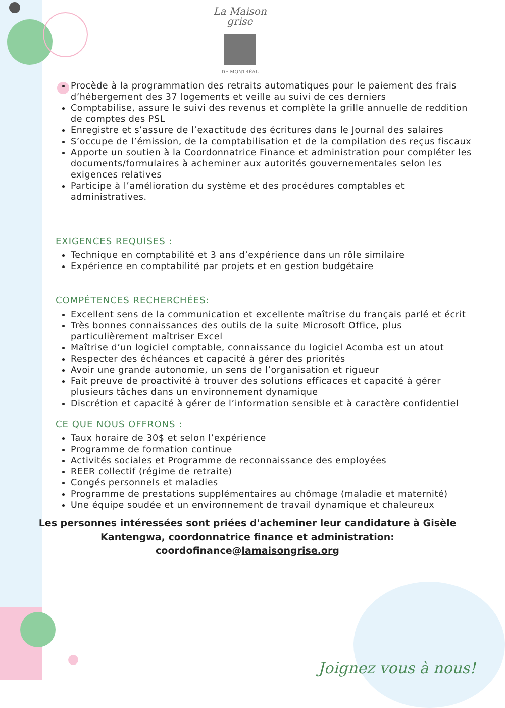La Maison
grise
DE MONTRÉAL
Procède à la programmation des retraits automatiques pour le paiement des frais d’hébergement des 37 logements et veille au suivi de ces derniers
Comptabilise, assure le suivi des revenus et complète la grille annuelle de reddition de comptes des PSL
Enregistre et s’assure de l’exactitude des écritures dans le Journal des salaires
S’occupe de l’émission, de la comptabilisation et de la compilation des reçus fiscaux
Apporte un soutien à la Coordonnatrice Finance et administration pour compléter les documents/formulaires à acheminer aux autorités gouvernementales selon les exigences relatives
Participe à l’amélioration du système et des procédures comptables et administratives.
EXIGENCES REQUISES :
Technique en comptabilité et 3 ans d’expérience dans un rôle similaire
Expérience en comptabilité par projets et en gestion budgétaire
COMPÉTENCES RECHERCHÉES:
Excellent sens de la communication et excellente maîtrise du français parlé et écrit
Très bonnes connaissances des outils de la suite Microsoft Office, plus particulièrement maîtriser Excel
Maîtrise d’un logiciel comptable, connaissance du logiciel Acomba est un atout
Respecter des échéances et capacité à gérer des priorités
Avoir une grande autonomie, un sens de l’organisation et rigueur
Fait preuve de proactivité à trouver des solutions efficaces et capacité à gérer plusieurs tâches dans un environnement dynamique
Discrétion et capacité à gérer de l’information sensible et à caractère confidentiel
CE QUE NOUS OFFRONS :
Taux horaire de 30$ et selon l’expérience
Programme de formation continue
Activités sociales et Programme de reconnaissance des employées
REER collectif (régime de retraite)
Congés personnels et maladies
Programme de prestations supplémentaires au chômage (maladie et maternité)
Une équipe soudée et un environnement de travail dynamique et chaleureux
Les personnes intéressées sont priées d'acheminer leur candidature à Gisèle Kantengwa, coordonnatrice finance et administration:
coordofinance@lamaisongrise.org
Joignez vous à nous!